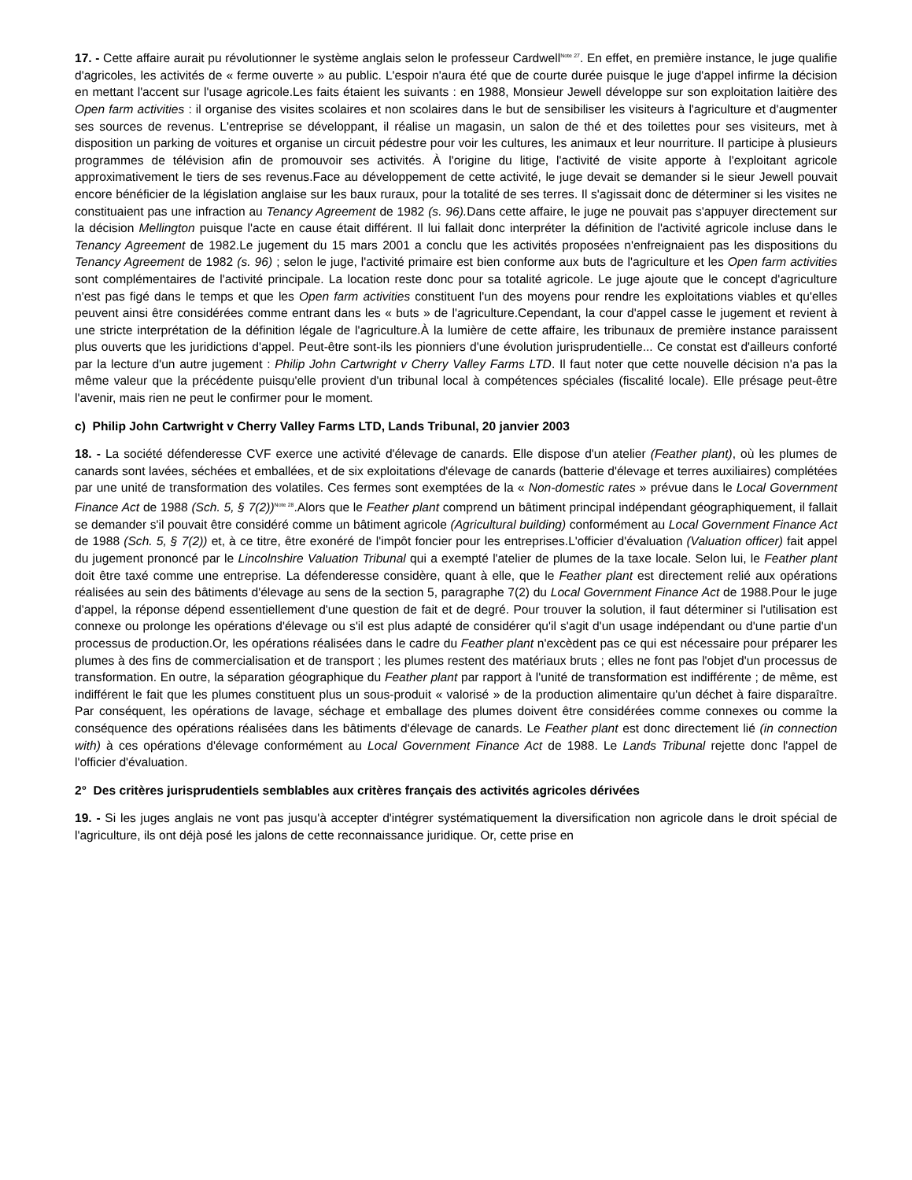17. - Cette affaire aurait pu révolutionner le système anglais selon le professeur Cardwell<sup>Note 27</sup>. En effet, en première instance, le juge qualifie d'agricoles, les activités de « ferme ouverte » au public. L'espoir n'aura été que de courte durée puisque le juge d'appel infirme la décision en mettant l'accent sur l'usage agricole.Les faits étaient les suivants : en 1988, Monsieur Jewell développe sur son exploitation laitière des Open farm activities : il organise des visites scolaires et non scolaires dans le but de sensibiliser les visiteurs à l'agriculture et d'augmenter ses sources de revenus. L'entreprise se développant, il réalise un magasin, un salon de thé et des toilettes pour ses visiteurs, met à disposition un parking de voitures et organise un circuit pédestre pour voir les cultures, les animaux et leur nourriture. Il participe à plusieurs programmes de télévision afin de promouvoir ses activités. À l'origine du litige, l'activité de visite apporte à l'exploitant agricole approximativement le tiers de ses revenus.Face au développement de cette activité, le juge devait se demander si le sieur Jewell pouvait encore bénéficier de la législation anglaise sur les baux ruraux, pour la totalité de ses terres. Il s'agissait donc de déterminer si les visites ne constituaient pas une infraction au Tenancy Agreement de 1982 (s. 96). Dans cette affaire, le juge ne pouvait pas s'appuyer directement sur la décision Mellington puisque l'acte en cause était différent. Il lui fallait donc interpréter la définition de l'activité agricole incluse dans le Tenancy Agreement de 1982.Le jugement du 15 mars 2001 a conclu que les activités proposées n'enfreignaient pas les dispositions du Tenancy Agreement de 1982 (s. 96) ; selon le juge, l'activité primaire est bien conforme aux buts de l'agriculture et les Open farm activities sont complémentaires de l'activité principale. La location reste donc pour sa totalité agricole. Le juge ajoute que le concept d'agriculture n'est pas figé dans le temps et que les Open farm activities constituent l'un des moyens pour rendre les exploitations viables et qu'elles peuvent ainsi être considérées comme entrant dans les « buts » de l'agriculture.Cependant, la cour d'appel casse le jugement et revient à une stricte interprétation de la définition légale de l'agriculture.À la lumière de cette affaire, les tribunaux de première instance paraissent plus ouverts que les juridictions d'appel. Peut-être sont-ils les pionniers d'une évolution jurisprudentielle... Ce constat est d'ailleurs conforté par la lecture d'un autre jugement : Philip John Cartwright v Cherry Valley Farms LTD. Il faut noter que cette nouvelle décision n'a pas la même valeur que la précédente puisqu'elle provient d'un tribunal local à compétences spéciales (fiscalité locale). Elle présage peut-être l'avenir, mais rien ne peut le confirmer pour le moment.
c) Philip John Cartwright v Cherry Valley Farms LTD, Lands Tribunal, 20 janvier 2003
18. - La société défenderesse CVF exerce une activité d'élevage de canards. Elle dispose d'un atelier (Feather plant), où les plumes de canards sont lavées, séchées et emballées, et de six exploitations d'élevage de canards (batterie d'élevage et terres auxiliaires) complétées par une unité de transformation des volatiles. Ces fermes sont exemptées de la « Non-domestic rates » prévue dans le Local Government Finance Act de 1988 (Sch. 5, § 7(2))<sup>Note 28</sup>.Alors que le Feather plant comprend un bâtiment principal indépendant géographiquement, il fallait se demander s'il pouvait être considéré comme un bâtiment agricole (Agricultural building) conformément au Local Government Finance Act de 1988 (Sch. 5, § 7(2)) et, à ce titre, être exonéré de l'impôt foncier pour les entreprises.L'officier d'évaluation (Valuation officer) fait appel du jugement prononcé par le Lincolnshire Valuation Tribunal qui a exempté l'atelier de plumes de la taxe locale. Selon lui, le Feather plant doit être taxé comme une entreprise. La défenderesse considère, quant à elle, que le Feather plant est directement relié aux opérations réalisées au sein des bâtiments d'élevage au sens de la section 5, paragraphe 7(2) du Local Government Finance Act de 1988.Pour le juge d'appel, la réponse dépend essentiellement d'une question de fait et de degré. Pour trouver la solution, il faut déterminer si l'utilisation est connexe ou prolonge les opérations d'élevage ou s'il est plus adapté de considérer qu'il s'agit d'un usage indépendant ou d'une partie d'un processus de production.Or, les opérations réalisées dans le cadre du Feather plant n'excèdent pas ce qui est nécessaire pour préparer les plumes à des fins de commercialisation et de transport ; les plumes restent des matériaux bruts ; elles ne font pas l'objet d'un processus de transformation. En outre, la séparation géographique du Feather plant par rapport à l'unité de transformation est indifférente ; de même, est indifférent le fait que les plumes constituent plus un sous-produit « valorisé » de la production alimentaire qu'un déchet à faire disparaître. Par conséquent, les opérations de lavage, séchage et emballage des plumes doivent être considérées comme connexes ou comme la conséquence des opérations réalisées dans les bâtiments d'élevage de canards. Le Feather plant est donc directement lié (in connection with) à ces opérations d'élevage conformément au Local Government Finance Act de 1988. Le Lands Tribunal rejette donc l'appel de l'officier d'évaluation.
2° Des critères jurisprudentiels semblables aux critères français des activités agricoles dérivées
19. - Si les juges anglais ne vont pas jusqu'à accepter d'intégrer systématiquement la diversification non agricole dans le droit spécial de l'agriculture, ils ont déjà posé les jalons de cette reconnaissance juridique. Or, cette prise en